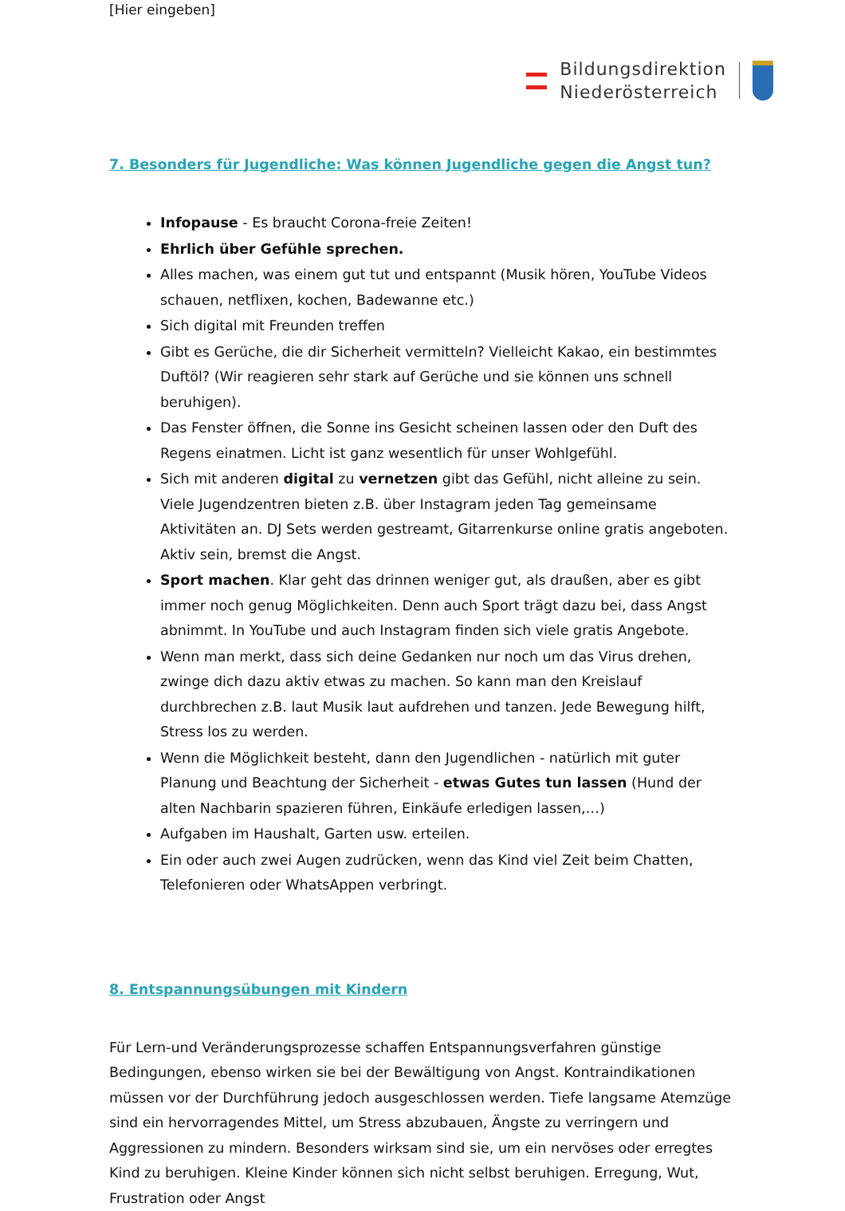[Hier eingeben]
Bildungsdirektion
Niederösterreich
7. Besonders für Jugendliche: Was können Jugendliche gegen die Angst tun?
Infopause - Es braucht Corona-freie Zeiten!
Ehrlich über Gefühle sprechen.
Alles machen, was einem gut tut und entspannt (Musik hören, YouTube Videos schauen, netflixen, kochen, Badewanne etc.)
Sich digital mit Freunden treffen
Gibt es Gerüche, die dir Sicherheit vermitteln? Vielleicht Kakao, ein bestimmtes Duftöl? (Wir reagieren sehr stark auf Gerüche und sie können uns schnell beruhigen).
Das Fenster öffnen, die Sonne ins Gesicht scheinen lassen oder den Duft des Regens einatmen. Licht ist ganz wesentlich für unser Wohlgefühl.
Sich mit anderen digital zu vernetzen gibt das Gefühl, nicht alleine zu sein. Viele Jugendzentren bieten z.B. über Instagram jeden Tag gemeinsame Aktivitäten an. DJ Sets werden gestreamt, Gitarrenkurse online gratis angeboten. Aktiv sein, bremst die Angst.
Sport machen. Klar geht das drinnen weniger gut, als draußen, aber es gibt immer noch genug Möglichkeiten. Denn auch Sport trägt dazu bei, dass Angst abnimmt. In YouTube und auch Instagram finden sich viele gratis Angebote.
Wenn man merkt, dass sich deine Gedanken nur noch um das Virus drehen, zwinge dich dazu aktiv etwas zu machen. So kann man den Kreislauf durchbrechen z.B. laut Musik laut aufdrehen und tanzen. Jede Bewegung hilft, Stress los zu werden.
Wenn die Möglichkeit besteht, dann den Jugendlichen - natürlich mit guter Planung und Beachtung der Sicherheit - etwas Gutes tun lassen (Hund der alten Nachbarin spazieren führen, Einkäufe erledigen lassen,…)
Aufgaben im Haushalt, Garten usw. erteilen.
Ein oder auch zwei Augen zudrücken, wenn das Kind viel Zeit beim Chatten, Telefonieren oder WhatsAppen verbringt.
8. Entspannungsübungen mit Kindern
Für Lern-und Veränderungsprozesse schaffen Entspannungsverfahren günstige Bedingungen, ebenso wirken sie bei der Bewältigung von Angst. Kontraindikationen müssen vor der Durchführung jedoch ausgeschlossen werden. Tiefe langsame Atemzüge sind ein hervorragendes Mittel, um Stress abzubauen, Ängste zu verringern und Aggressionen zu mindern. Besonders wirksam sind sie, um ein nervöses oder erregtes Kind zu beruhigen. Kleine Kinder können sich nicht selbst beruhigen. Erregung, Wut, Frustration oder Angst